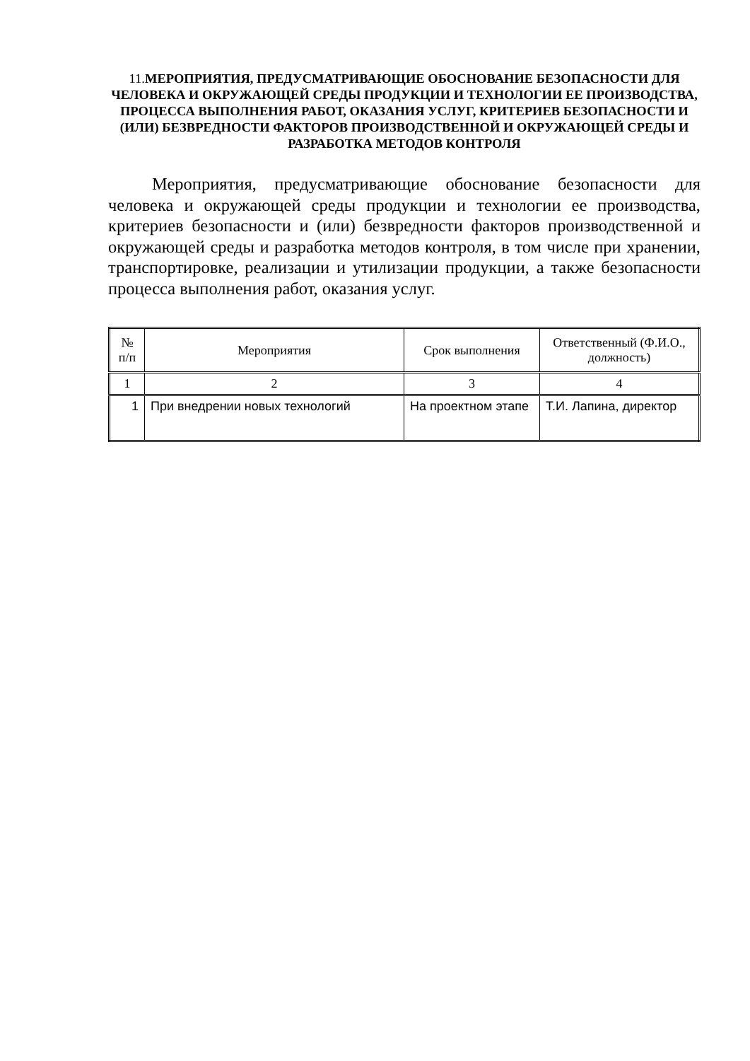11. МЕРОПРИЯТИЯ, ПРЕДУСМАТРИВАЮЩИЕ ОБОСНОВАНИЕ БЕЗОПАСНОСТИ ДЛЯ ЧЕЛОВЕКА И ОКРУЖАЮЩЕЙ СРЕДЫ ПРОДУКЦИИ И ТЕХНОЛОГИИ ЕЕ ПРОИЗВОДСТВА, ПРОЦЕССА ВЫПОЛНЕНИЯ РАБОТ, ОКАЗАНИЯ УСЛУГ, КРИТЕРИЕВ БЕЗОПАСНОСТИ И (ИЛИ) БЕЗВРЕДНОСТИ ФАКТОРОВ ПРОИЗВОДСТВЕННОЙ И ОКРУЖАЮЩЕЙ СРЕДЫ И РАЗРАБОТКА МЕТОДОВ КОНТРОЛЯ
Мероприятия, предусматривающие обоснование безопасности для человека и окружающей среды продукции и технологии ее производства, критериев безопасности и (или) безвредности факторов производственной и окружающей среды и разработка методов контроля, в том числе при хранении, транспортировке, реализации и утилизации продукции, а также безопасности процесса выполнения работ, оказания услуг.
| № п/п | Мероприятия | Срок выполнения | Ответственный (Ф.И.О., должность) |
| --- | --- | --- | --- |
| 1 | 2 | 3 | 4 |
| 1 | При внедрении новых технологий | На проектном этапе | Т.И. Лапина, директор |